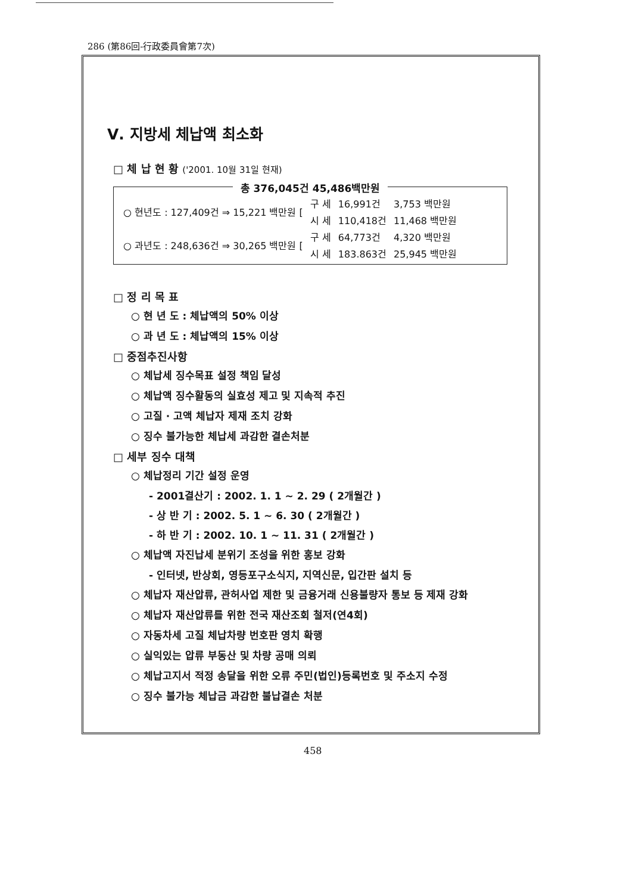286 (第86回-行政委員會第7次)
Ⅴ. 지방세 체납액 최소화
□ 체 납 현 황 ('2001. 10월 31일 현재)
총 376,045건 45,486백만원
| ○ 현년도 : 127,409건 ⇒ 15,221 백만원 [ | 구 세 | 16,991건 | 3,753 백만원 |
| | 시 세 | 110,418건 | 11,468 백만원 |
| ○ 과년도 : 248,636건 ⇒ 30,265 백만원 [ | 구 세 | 64,773건 | 4,320 백만원 |
| | 시 세 | 183.863건 | 25,945 백만원 |
□ 정 리 목 표
○ 현 년 도 : 체납액의 50% 이상
○ 과 년 도 : 체납액의 15% 이상
□ 중점추진사항
○ 체납세 징수목표 설정 책임 달성
○ 체납액 징수활동의 실효성 제고 및 지속적 추진
○ 고질 · 고액 체납자 제재 조치 강화
○ 징수 불가능한 체납세 과감한 결손처분
□ 세부 징수 대책
○ 체납정리 기간 설정 운영
- 2001결산기 : 2002. 1. 1 ~ 2. 29 ( 2개월간 )
- 상 반 기 : 2002. 5. 1 ~ 6. 30 ( 2개월간 )
- 하 반 기 : 2002. 10. 1 ~ 11. 31 ( 2개월간 )
○ 체납액 자진납세 분위기 조성을 위한 홍보 강화
- 인터넷, 반상회, 영등포구소식지, 지역신문, 입간판 설치 등
○ 체납자 재산압류, 관허사업 제한 및 금융거래 신용불량자 통보 등 제재 강화
○ 체납자 재산압류를 위한 전국 재산조회 철저(연4회)
○ 자동차세 고질 체납차량 번호판 영치 확행
○ 실익있는 압류 부동산 및 차량 공매 의뢰
○ 체납고지서 적정 송달을 위한 오류 주민(법인)등록번호 및 주소지 수정
○ 징수 불가능 체납금 과감한 불납결손 처분
458